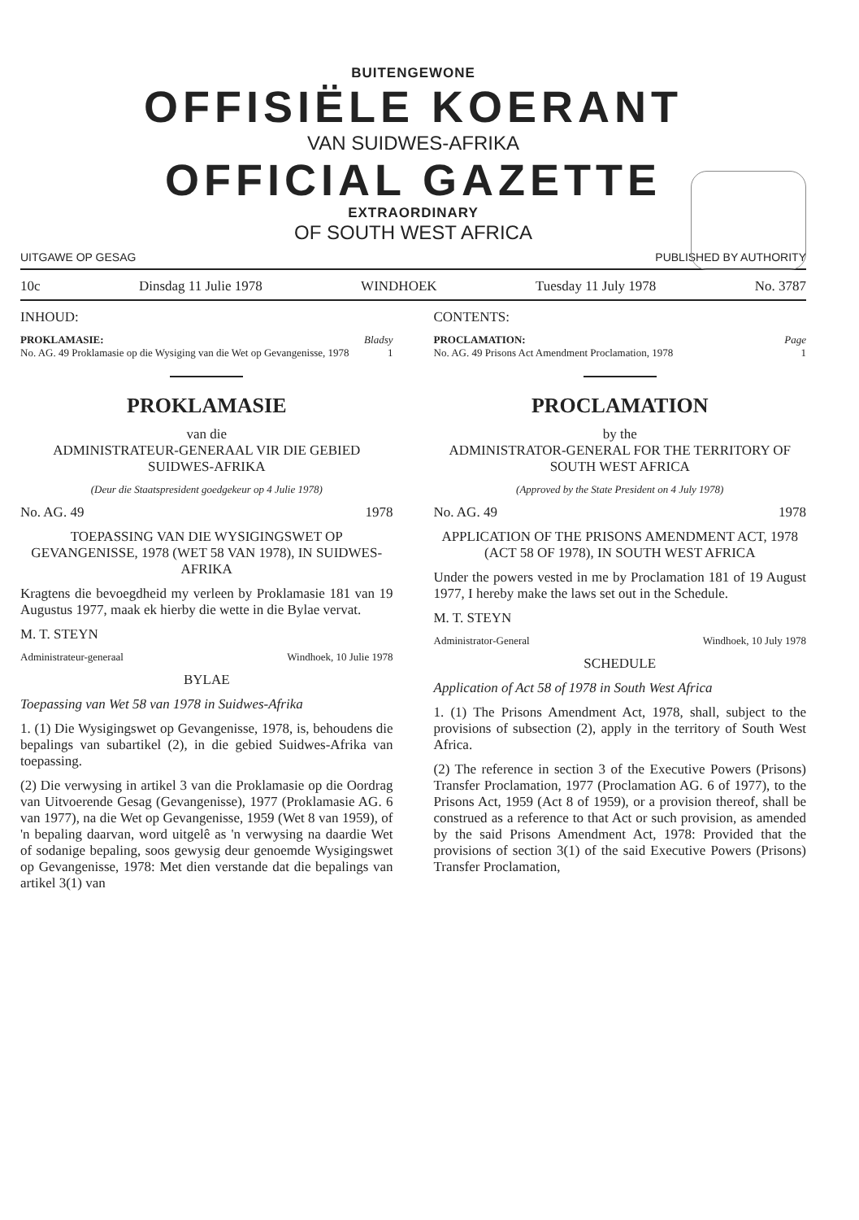BUITENGEWONE
OFFISIËLE KOERANT
VAN SUIDWES-AFRIKA
OFFICIAL GAZETTE
EXTRAORDINARY
OF SOUTH WEST AFRICA
UITGAWE OP GESAG PUBLISHED BY AUTHORITY
10c Dinsdag 11 Julie 1978 WINDHOEK Tuesday 11 July 1978 No. 3787
INHOUD:
PROKLAMASIE: Bladsy
No. AG. 49 Proklamasie op die Wysiging van die Wet op Gevangenisse, 1978 1
PROKLAMASIE
van die
ADMINISTRATEUR-GENERAAL VIR DIE GEBIED SUIDWES-AFRIKA
(Deur die Staatspresident goedgekeur op 4 Julie 1978)
No. AG. 49 1978
TOEPASSING VAN DIE WYSIGINGSWET OP GEVANGENISSE, 1978 (WET 58 VAN 1978), IN SUIDWES-AFRIKA
Kragtens die bevoegdheid my verleen by Proklamasie 181 van 19 Augustus 1977, maak ek hierby die wette in die Bylae vervat.
M. T. STEYN
Administrateur-generaal Windhoek, 10 Julie 1978
BYLAE
Toepassing van Wet 58 van 1978 in Suidwes-Afrika
1. (1) Die Wysigingswet op Gevangenisse, 1978, is, behoudens die bepalings van subartikel (2), in die gebied Suidwes-Afrika van toepassing.
(2) Die verwysing in artikel 3 van die Proklamasie op die Oordrag van Uitvoerende Gesag (Gevangenisse), 1977 (Proklamasie AG. 6 van 1977), na die Wet op Gevangenisse, 1959 (Wet 8 van 1959), of 'n bepaling daarvan, word uitgelê as 'n verwysing na daardie Wet of sodanige bepaling, soos gewysig deur genoemde Wysigingswet op Gevangenisse, 1978: Met dien verstande dat die bepalings van artikel 3(1) van
CONTENTS:
PROCLAMATION: Page
No. AG. 49 Prisons Act Amendment Proclamation, 1978 1
PROCLAMATION
by the
ADMINISTRATOR-GENERAL FOR THE TERRITORY OF SOUTH WEST AFRICA
(Approved by the State President on 4 July 1978)
No. AG. 49 1978
APPLICATION OF THE PRISONS AMENDMENT ACT, 1978 (ACT 58 OF 1978), IN SOUTH WEST AFRICA
Under the powers vested in me by Proclamation 181 of 19 August 1977, I hereby make the laws set out in the Schedule.
M. T. STEYN
Administrator-General Windhoek, 10 July 1978
SCHEDULE
Application of Act 58 of 1978 in South West Africa
1. (1) The Prisons Amendment Act, 1978, shall, subject to the provisions of subsection (2), apply in the territory of South West Africa.
(2) The reference in section 3 of the Executive Powers (Prisons) Transfer Proclamation, 1977 (Proclamation AG. 6 of 1977), to the Prisons Act, 1959 (Act 8 of 1959), or a provision thereof, shall be construed as a reference to that Act or such provision, as amended by the said Prisons Amendment Act, 1978: Provided that the provisions of section 3(1) of the said Executive Powers (Prisons) Transfer Proclamation,